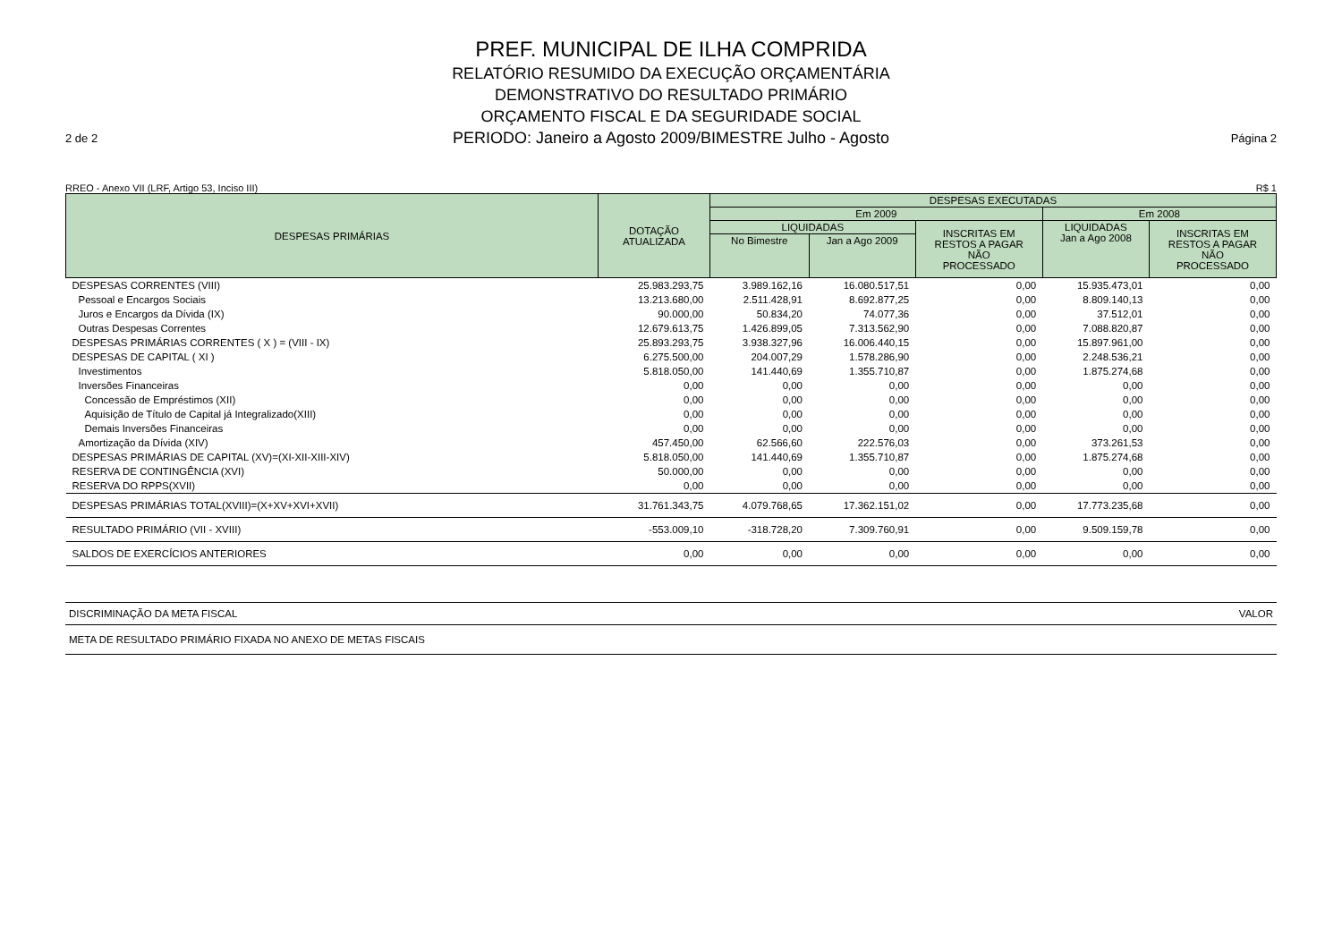2 de 2
PREF. MUNICIPAL DE ILHA COMPRIDA
RELATÓRIO RESUMIDO DA EXECUÇÃO ORÇAMENTÁRIA
DEMONSTRATIVO DO RESULTADO PRIMÁRIO
ORÇAMENTO FISCAL E DA SEGURIDADE SOCIAL
PERIODO: Janeiro a Agosto 2009/BIMESTRE Julho - Agosto
Página 2
RREO - Anexo VII (LRF, Artigo 53, Inciso III) R$ 1
| DESPESAS PRIMÁRIAS | DOTAÇÃO ATUALIZADA | DESPESAS EXECUTADAS | | | | |
| --- | --- | --- | --- | --- | --- | --- |
| | | Em 2009 | | | Em 2008 | |
| | | LIQUIDADAS | | INSCRITAS EM RESTOS A PAGAR NÃO PROCESSADO | LIQUIDADAS Jan a Ago 2008 | INSCRITAS EM RESTOS A PAGAR NÃO PROCESSADO |
| | | No Bimestre | Jan a Ago 2009 | | | |
| DESPESAS CORRENTES (VIII) | 25.983.293,75 | 3.989.162,16 | 16.080.517,51 | 0,00 | 15.935.473,01 | 0,00 |
| Pessoal e Encargos Sociais | 13.213.680,00 | 2.511.428,91 | 8.692.877,25 | 0,00 | 8.809.140,13 | 0,00 |
| Juros e Encargos da Dívida (IX) | 90.000,00 | 50.834,20 | 74.077,36 | 0,00 | 37.512,01 | 0,00 |
| Outras Despesas Correntes | 12.679.613,75 | 1.426.899,05 | 7.313.562,90 | 0,00 | 7.088.820,87 | 0,00 |
| DESPESAS PRIMÁRIAS CORRENTES ( X ) = (VIII - IX) | 25.893.293,75 | 3.938.327,96 | 16.006.440,15 | 0,00 | 15.897.961,00 | 0,00 |
| DESPESAS DE CAPITAL ( XI ) | 6.275.500,00 | 204.007,29 | 1.578.286,90 | 0,00 | 2.248.536,21 | 0,00 |
| Investimentos | 5.818.050,00 | 141.440,69 | 1.355.710,87 | 0,00 | 1.875.274,68 | 0,00 |
| Inversões Financeiras | 0,00 | 0,00 | 0,00 | 0,00 | 0,00 | 0,00 |
| Concessão de Empréstimos (XII) | 0,00 | 0,00 | 0,00 | 0,00 | 0,00 | 0,00 |
| Aquisição de Título de Capital já Integralizado(XIII) | 0,00 | 0,00 | 0,00 | 0,00 | 0,00 | 0,00 |
| Demais Inversões Financeiras | 0,00 | 0,00 | 0,00 | 0,00 | 0,00 | 0,00 |
| Amortização da Dívida (XIV) | 457.450,00 | 62.566,60 | 222.576,03 | 0,00 | 373.261,53 | 0,00 |
| DESPESAS PRIMÁRIAS DE CAPITAL (XV)=(XI-XII-XIII-XIV) | 5.818.050,00 | 141.440,69 | 1.355.710,87 | 0,00 | 1.875.274,68 | 0,00 |
| RESERVA DE CONTINGÊNCIA (XVI) | 50.000,00 | 0,00 | 0,00 | 0,00 | 0,00 | 0,00 |
| RESERVA DO RPPS(XVII) | 0,00 | 0,00 | 0,00 | 0,00 | 0,00 | 0,00 |
| DESPESAS PRIMÁRIAS TOTAL(XVIII)=(X+XV+XVI+XVII) | 31.761.343,75 | 4.079.768,65 | 17.362.151,02 | 0,00 | 17.773.235,68 | 0,00 |
| RESULTADO PRIMÁRIO (VII - XVIII) | -553.009,10 | -318.728,20 | 7.309.760,91 | 0,00 | 9.509.159,78 | 0,00 |
| SALDOS DE EXERCÍCIOS ANTERIORES | 0,00 | 0,00 | 0,00 | 0,00 | 0,00 | 0,00 |
DISCRIMINAÇÃO DA META FISCAL VALOR
META DE RESULTADO PRIMÁRIO FIXADA NO ANEXO DE METAS FISCAIS